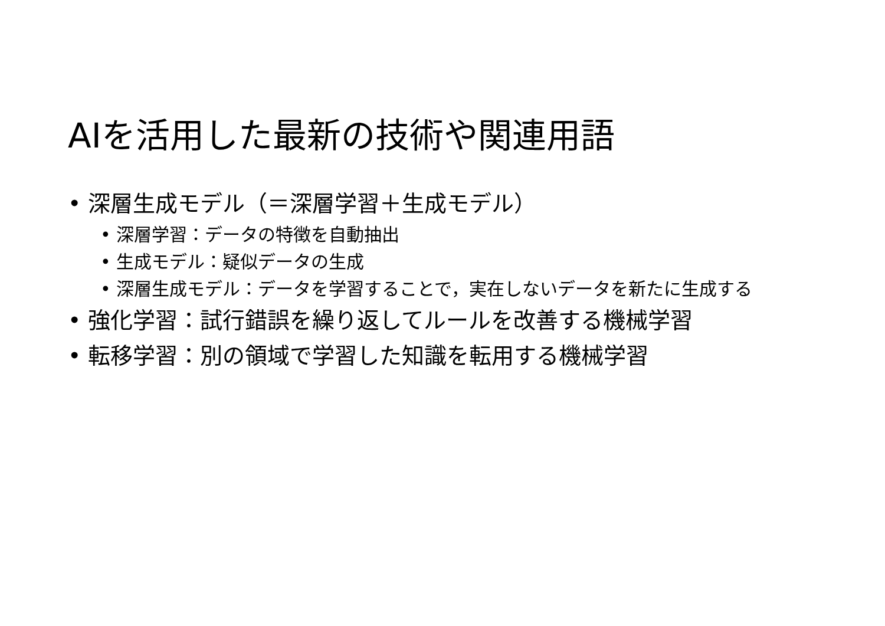AIを活用した最新の技術や関連用語
• 深層生成モデル（＝深層学習＋生成モデル）
• 深層学習：データの特徴を自動抽出
• 生成モデル：疑似データの生成
• 深層生成モデル：データを学習することで，実在しないデータを新たに生成する
• 強化学習：試行錯誤を繰り返してルールを改善する機械学習
• 転移学習：別の領域で学習した知識を転用する機械学習